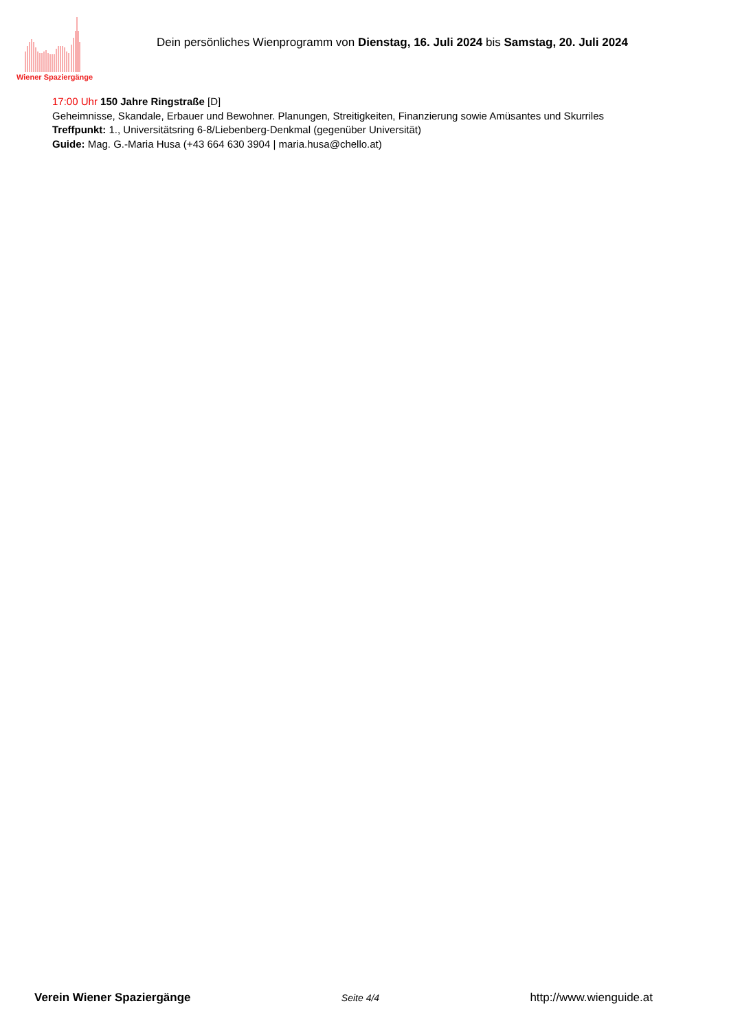Wiener Spaziergänge
Dein persönliches Wienprogramm von Dienstag, 16. Juli 2024 bis Samstag, 20. Juli 2024
17:00 Uhr 150 Jahre Ringstraße [D]
Geheimnisse, Skandale, Erbauer und Bewohner. Planungen, Streitigkeiten, Finanzierung sowie Amüsantes und Skurriles
Treffpunkt: 1., Universitätsring 6-8/Liebenberg-Denkmal (gegenüber Universität)
Guide: Mag. G.-Maria Husa (+43 664 630 3904 | maria.husa@chello.at)
Verein Wiener Spaziergänge Seite 4/4 http://www.wienguide.at